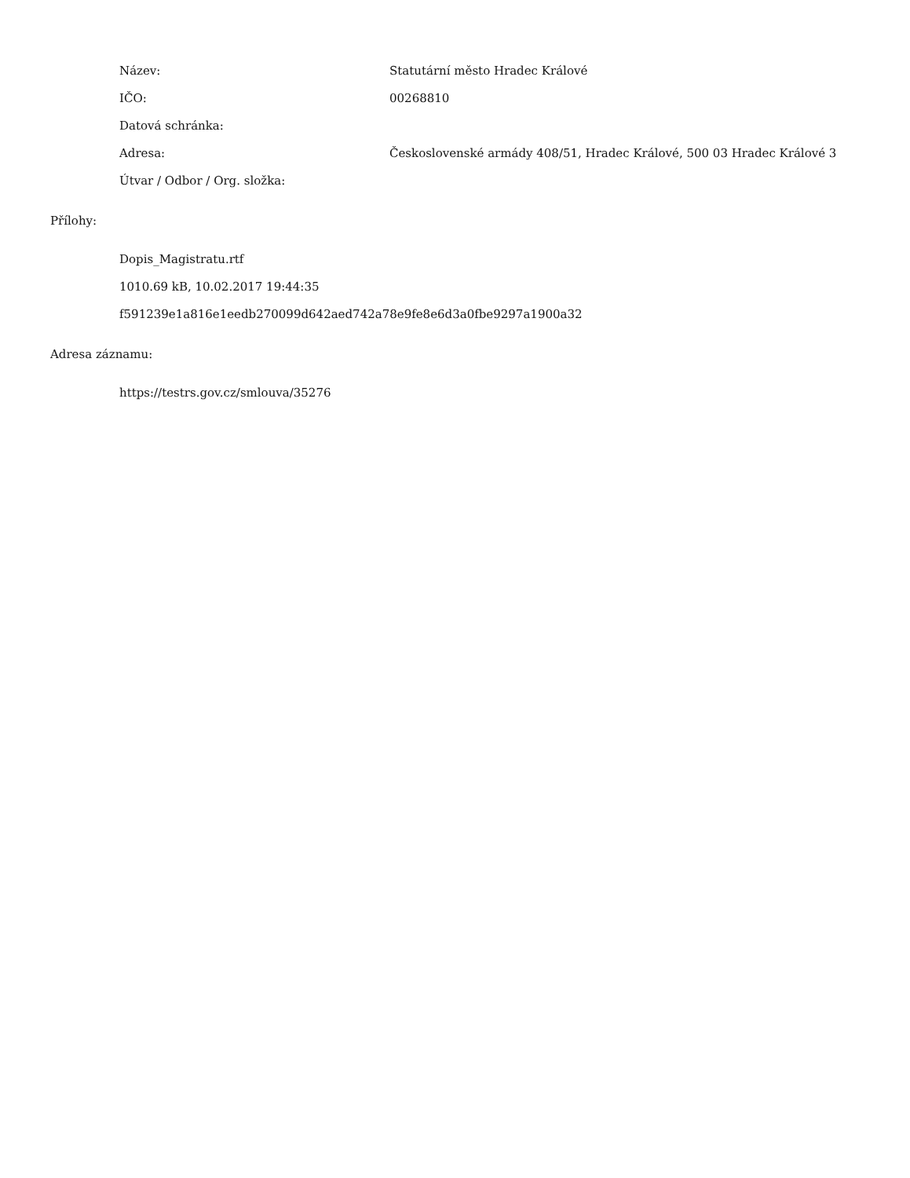Název: Statutární město Hradec Králové
IČO: 00268810
Datová schránka:
Adresa: Československé armády 408/51, Hradec Králové, 500 03 Hradec Králové 3
Útvar / Odbor / Org. složka:
Přílohy:
Dopis_Magistratu.rtf
1010.69 kB, 10.02.2017 19:44:35
f591239e1a816e1eedb270099d642aed742a78e9fe8e6d3a0fbe9297a1900a32
Adresa záznamu:
https://testrs.gov.cz/smlouva/35276